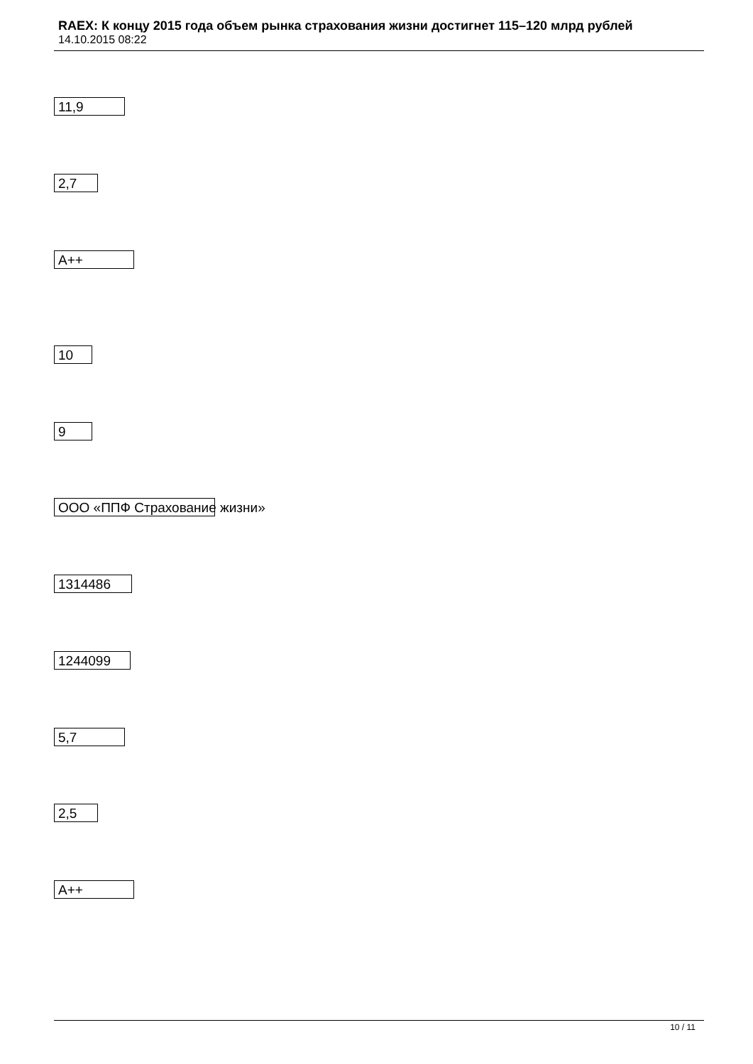RAEX: К концу 2015 года объем рынка страхования жизни достигнет 115–120 млрд рублей
14.10.2015 08:22
11,9
2,7
A++
10
9
ООО «ППФ Страхование жизни»
1314486
1244099
5,7
2,5
A++
10 / 11